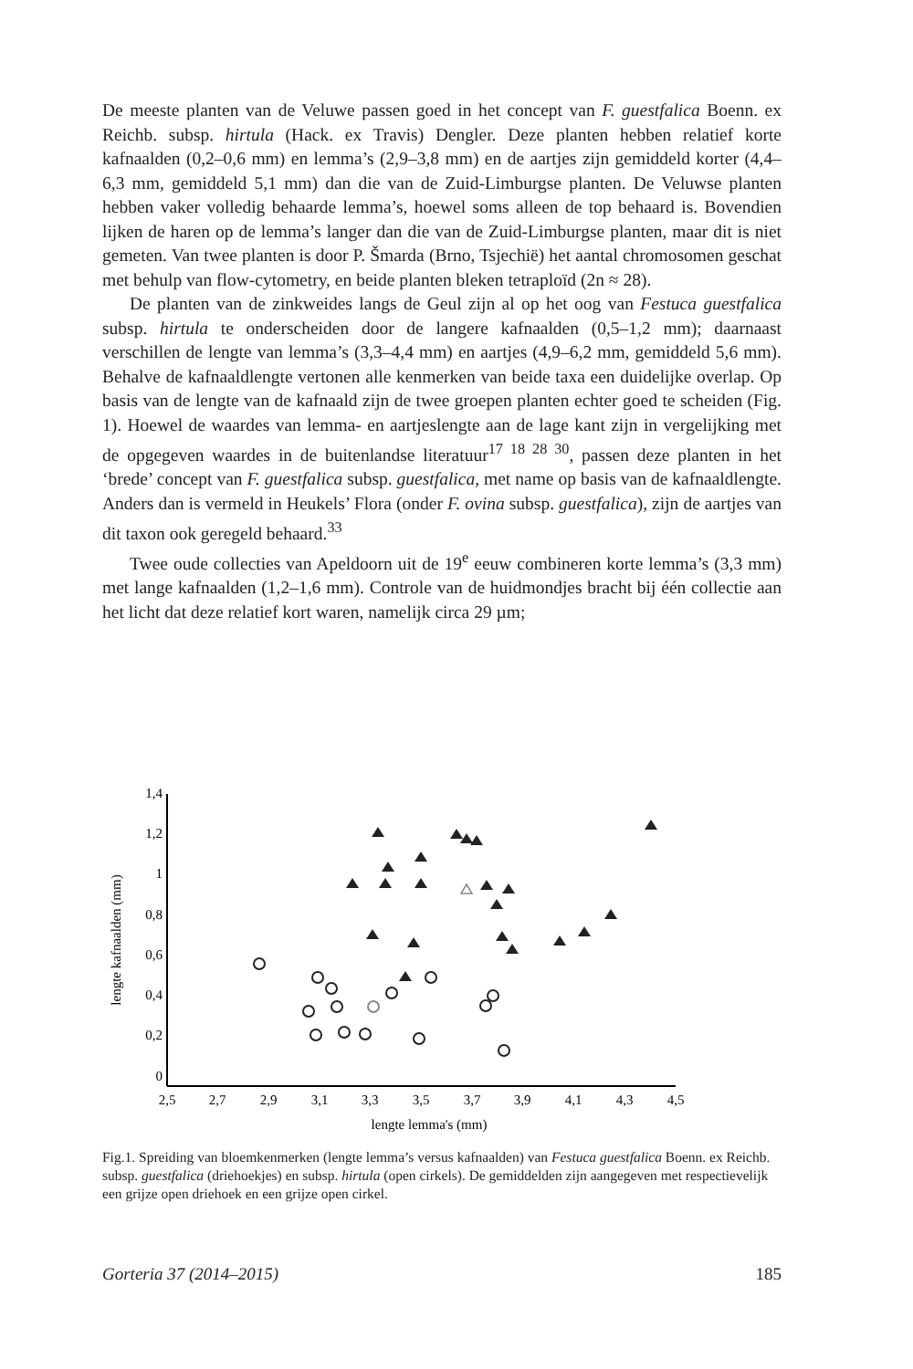De meeste planten van de Veluwe passen goed in het concept van F. guestfalica Boenn. ex Reichb. subsp. hirtula (Hack. ex Travis) Dengler. Deze planten hebben relatief korte kafnaalden (0,2–0,6 mm) en lemma’s (2,9–3,8 mm) en de aartjes zijn gemiddeld korter (4,4–6,3 mm, gemiddeld 5,1 mm) dan die van de Zuid-Limburgse planten. De Veluwse planten hebben vaker volledig behaarde lemma’s, hoewel soms alleen de top behaard is. Bovendien lijken de haren op de lemma’s langer dan die van de Zuid-Limburgse planten, maar dit is niet gemeten. Van twee planten is door P. Šmarda (Brno, Tsjechië) het aantal chromosomen geschat met behulp van flow-cytometry, en beide planten bleken tetraploïd (2n ≈ 28).
De planten van de zinkweides langs de Geul zijn al op het oog van Festuca guestfalica subsp. hirtula te onderscheiden door de langere kafnaalden (0,5–1,2 mm); daarnaast verschillen de lengte van lemma’s (3,3–4,4 mm) en aartjes (4,9–6,2 mm, gemiddeld 5,6 mm). Behalve de kafnaaldlengte vertonen alle kenmerken van beide taxa een duidelijke overlap. Op basis van de lengte van de kafnaald zijn de twee groepen planten echter goed te scheiden (Fig. 1). Hoewel de waardes van lemma- en aartjeslengte aan de lage kant zijn in vergelijking met de opgegeven waardes in de buitenlandse literatuur<sup>17 18 28 30</sup>, passen deze planten in het ‘brede’ concept van F. guestfalica subsp. guestfalica, met name op basis van de kafnaaldlengte. Anders dan is vermeld in Heukels’ Flora (onder F. ovina subsp. guestfalica), zijn de aartjes van dit taxon ook geregeld behaard.<sup>33</sup>
Twee oude collecties van Apeldoorn uit de 19<sup>e</sup> eeuw combineren korte lemma’s (3,3 mm) met lange kafnaalden (1,2–1,6 mm). Controle van de huidmondjes bracht bij één collectie aan het licht dat deze relatief kort waren, namelijk circa 29 µm;
1,4
1,2
1
0,8
0,6
0,4
0,2
0
2,5
2,7
2,9
3,1
3,3
3,5
3,7
3,9
4,1
4,3
4,5
lengte lemma's (mm)
lengte kafnaalden (mm)
Fig.1. Spreiding van bloemkenmerken (lengte lemma’s versus kafnaalden) van Festuca guestfalica Boenn. ex Reichb. subsp. guestfalica (driehoekjes) en subsp. hirtula (open cirkels). De gemiddelden zijn aangegeven met respectievelijk een grijze open driehoek en een grijze open cirkel.
Gorteria 37 (2014–2015) 185